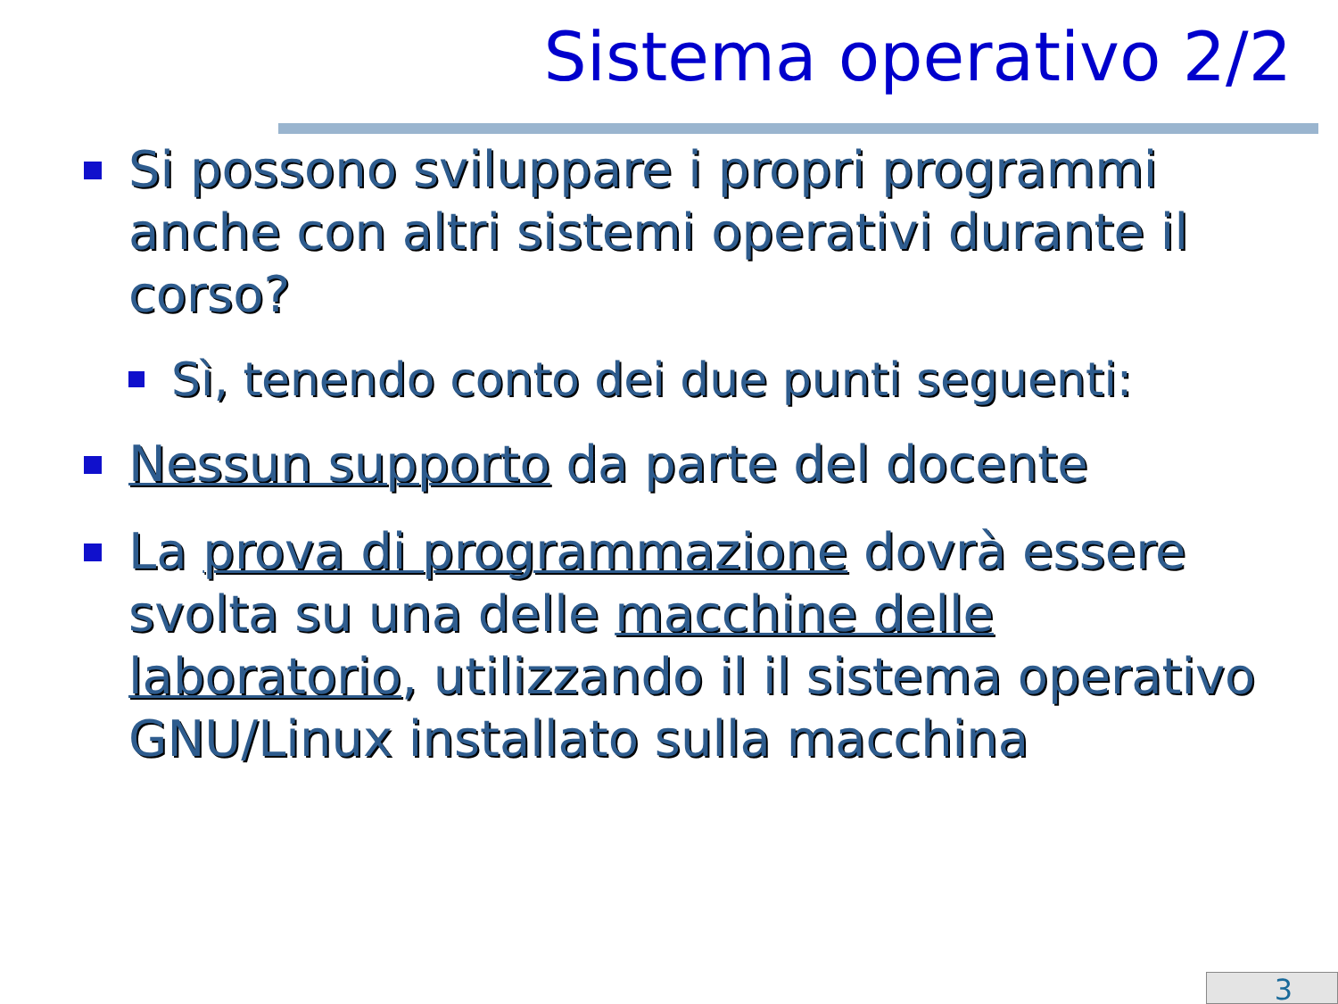Sistema operativo 2/2
Si possono sviluppare i propri programmi anche con altri sistemi operativi durante il corso?
Sì, tenendo conto dei due punti seguenti:
Nessun supporto da parte del docente
La prova di programmazione dovrà essere svolta su una delle macchine delle laboratorio, utilizzando il il sistema operativo GNU/Linux installato sulla macchina
3